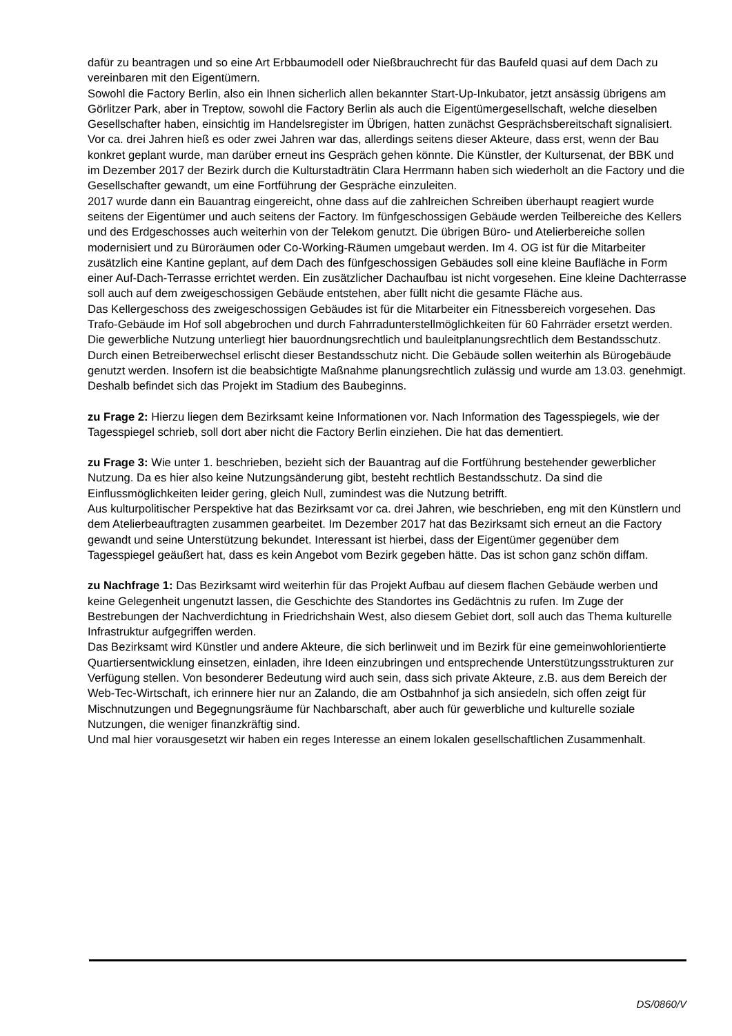dafür zu beantragen und so eine Art Erbbaumodell oder Nießbrauchrecht für das Baufeld quasi auf dem Dach zu vereinbaren mit den Eigentümern.
Sowohl die Factory Berlin, also ein Ihnen sicherlich allen bekannter Start-Up-Inkubator, jetzt ansässig übrigens am Görlitzer Park, aber in Treptow, sowohl die Factory Berlin als auch die Eigentümergesellschaft, welche dieselben Gesellschafter haben, einsichtig im Handelsregister im Übrigen, hatten zunächst Gesprächsbereitschaft signalisiert.
Vor ca. drei Jahren hieß es oder zwei Jahren war das, allerdings seitens dieser Akteure, dass erst, wenn der Bau konkret geplant wurde, man darüber erneut ins Gespräch gehen könnte. Die Künstler, der Kultursenat, der BBK und im Dezember 2017 der Bezirk durch die Kulturstadträtin Clara Herrmann haben sich wiederholt an die Factory und die Gesellschafter gewandt, um eine Fortführung der Gespräche einzuleiten.
2017 wurde dann ein Bauantrag eingereicht, ohne dass auf die zahlreichen Schreiben überhaupt reagiert wurde seitens der Eigentümer und auch seitens der Factory. Im fünfgeschossigen Gebäude werden Teilbereiche des Kellers und des Erdgeschosses auch weiterhin von der Telekom genutzt. Die übrigen Büro- und Atelierbereiche sollen modernisiert und zu Büroräumen oder Co-Working-Räumen umgebaut werden. Im 4. OG ist für die Mitarbeiter zusätzlich eine Kantine geplant, auf dem Dach des fünfgeschossigen Gebäudes soll eine kleine Baufläche in Form einer Auf-Dach-Terrasse errichtet werden. Ein zusätzlicher Dachaufbau ist nicht vorgesehen. Eine kleine Dachterrasse soll auch auf dem zweigeschossigen Gebäude entstehen, aber füllt nicht die gesamte Fläche aus.
Das Kellergeschoss des zweigeschossigen Gebäudes ist für die Mitarbeiter ein Fitnessbereich vorgesehen. Das Trafo-Gebäude im Hof soll abgebrochen und durch Fahrradunterstellmöglichkeiten für 60 Fahrräder ersetzt werden. Die gewerbliche Nutzung unterliegt hier bauordnungsrechtlich und bauleitplanungsrechtlich dem Bestandsschutz. Durch einen Betreiberwechsel erlischt dieser Bestandsschutz nicht. Die Gebäude sollen weiterhin als Bürogebäude genutzt werden. Insofern ist die beabsichtigte Maßnahme planungsrechtlich zulässig und wurde am 13.03. genehmigt. Deshalb befindet sich das Projekt im Stadium des Baubeginns.
zu Frage 2: Hierzu liegen dem Bezirksamt keine Informationen vor. Nach Information des Tagesspiegels, wie der Tagesspiegel schrieb, soll dort aber nicht die Factory Berlin einziehen. Die hat das dementiert.
zu Frage 3: Wie unter 1. beschrieben, bezieht sich der Bauantrag auf die Fortführung bestehender gewerblicher Nutzung. Da es hier also keine Nutzungsänderung gibt, besteht rechtlich Bestandsschutz. Da sind die Einflussmöglichkeiten leider gering, gleich Null, zumindest was die Nutzung betrifft.
Aus kulturpolitischer Perspektive hat das Bezirksamt vor ca. drei Jahren, wie beschrieben, eng mit den Künstlern und dem Atelierbeauftragten zusammen gearbeitet. Im Dezember 2017 hat das Bezirksamt sich erneut an die Factory gewandt und seine Unterstützung bekundet. Interessant ist hierbei, dass der Eigentümer gegenüber dem Tagesspiegel geäußert hat, dass es kein Angebot vom Bezirk gegeben hätte. Das ist schon ganz schön diffam.
zu Nachfrage 1: Das Bezirksamt wird weiterhin für das Projekt Aufbau auf diesem flachen Gebäude werben und keine Gelegenheit ungenutzt lassen, die Geschichte des Standortes ins Gedächtnis zu rufen. Im Zuge der Bestrebungen der Nachverdichtung in Friedrichshain West, also diesem Gebiet dort, soll auch das Thema kulturelle Infrastruktur aufgegriffen werden.
Das Bezirksamt wird Künstler und andere Akteure, die sich berlinweit und im Bezirk für eine gemeinwohlorientierte Quartiersentwicklung einsetzen, einladen, ihre Ideen einzubringen und entsprechende Unterstützungsstrukturen zur Verfügung stellen. Von besonderer Bedeutung wird auch sein, dass sich private Akteure, z.B. aus dem Bereich der Web-Tec-Wirtschaft, ich erinnere hier nur an Zalando, die am Ostbahnhof ja sich ansiedeln, sich offen zeigt für Mischnutzungen und Begegnungsräume für Nachbarschaft, aber auch für gewerbliche und kulturelle soziale Nutzungen, die weniger finanzkräftig sind.
Und mal hier vorausgesetzt wir haben ein reges Interesse an einem lokalen gesellschaftlichen Zusammenhalt.
DS/0860/V